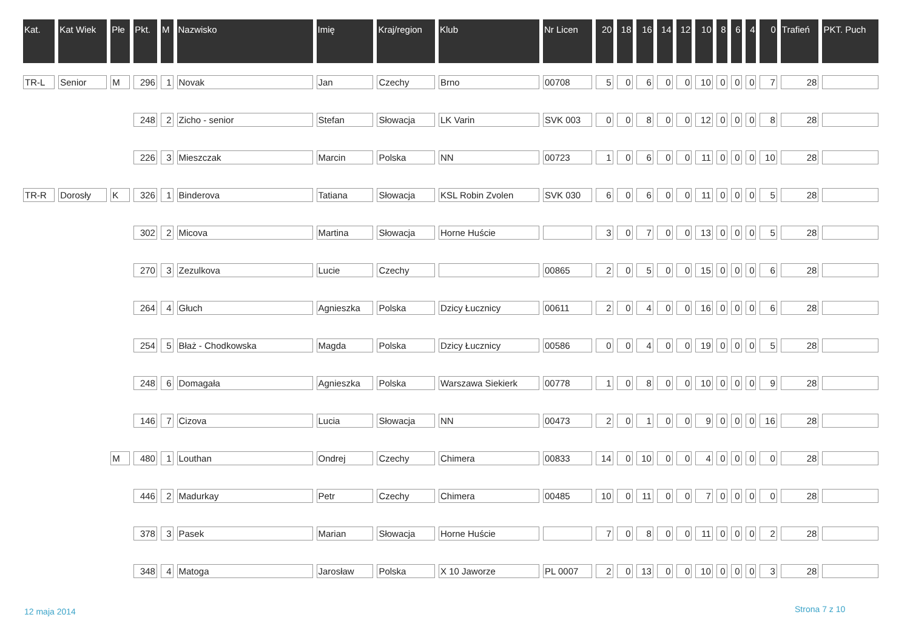| Kat. | Kat Wiek | Płe | Pkt. | M | Nazwisko | Imię | Kraj/region | Klub | Nr Licen | 20 | 18 | 16 | 14 | 12 | 10 | 8 | 6 | 4 | 0 | Trafień | PKT. Puch |
| --- | --- | --- | --- | --- | --- | --- | --- | --- | --- | --- | --- | --- | --- | --- | --- | --- | --- | --- | --- | --- | --- |
| TR-L | Senior | M | 296 | 1 | Novak | Jan | Czechy | Brno | 00708 | 5 | 0 | 6 | 0 | 0 | 10 | 0 | 0 | 0 | 7 | 28 | |
| | | | 248 | 2 | Zicho - senior | Stefan | Słowacja | LK Varin | SVK 003 | 0 | 0 | 8 | 0 | 0 | 12 | 0 | 0 | 0 | 8 | 28 | |
| | | | 226 | 3 | Mieszczak | Marcin | Polska | NN | 00723 | 1 | 0 | 6 | 0 | 0 | 11 | 0 | 0 | 0 | 10 | 28 | |
| TR-R | Dorosły | K | 326 | 1 | Binderova | Tatiana | Słowacja | KSL Robin Zvolen | SVK 030 | 6 | 0 | 6 | 0 | 0 | 11 | 0 | 0 | 0 | 5 | 28 | |
| | | | 302 | 2 | Micova | Martina | Słowacja | Horne Huście | | 3 | 0 | 7 | 0 | 0 | 13 | 0 | 0 | 0 | 5 | 28 | |
| | | | 270 | 3 | Zezulkova | Lucie | Czechy | | 00865 | 2 | 0 | 5 | 0 | 0 | 15 | 0 | 0 | 0 | 6 | 28 | |
| | | | 264 | 4 | Głuch | Agnieszka | Polska | Dzicy Łucznicy | 00611 | 2 | 0 | 4 | 0 | 0 | 16 | 0 | 0 | 0 | 6 | 28 | |
| | | | 254 | 5 | Błaż - Chodkowska | Magda | Polska | Dzicy Łucznicy | 00586 | 0 | 0 | 4 | 0 | 0 | 19 | 0 | 0 | 0 | 5 | 28 | |
| | | | 248 | 6 | Domagała | Agnieszka | Polska | Warszawa Siekierk | 00778 | 1 | 0 | 8 | 0 | 0 | 10 | 0 | 0 | 0 | 9 | 28 | |
| | | | 146 | 7 | Cizova | Lucia | Słowacja | NN | 00473 | 2 | 0 | 1 | 0 | 0 | 9 | 0 | 0 | 0 | 16 | 28 | |
| | | M | 480 | 1 | Louthan | Ondrej | Czechy | Chimera | 00833 | 14 | 0 | 10 | 0 | 0 | 4 | 0 | 0 | 0 | 0 | 28 | |
| | | | 446 | 2 | Madurkay | Petr | Czechy | Chimera | 00485 | 10 | 0 | 11 | 0 | 0 | 7 | 0 | 0 | 0 | 0 | 28 | |
| | | | 378 | 3 | Pasek | Marian | Słowacja | Horne Huście | | 7 | 0 | 8 | 0 | 0 | 11 | 0 | 0 | 0 | 2 | 28 | |
| | | | 348 | 4 | Matoga | Jarosław | Polska | X 10 Jaworze | PL 0007 | 2 | 0 | 13 | 0 | 0 | 10 | 0 | 0 | 0 | 3 | 28 | |
12 maja 2014 Strona 7 z 10